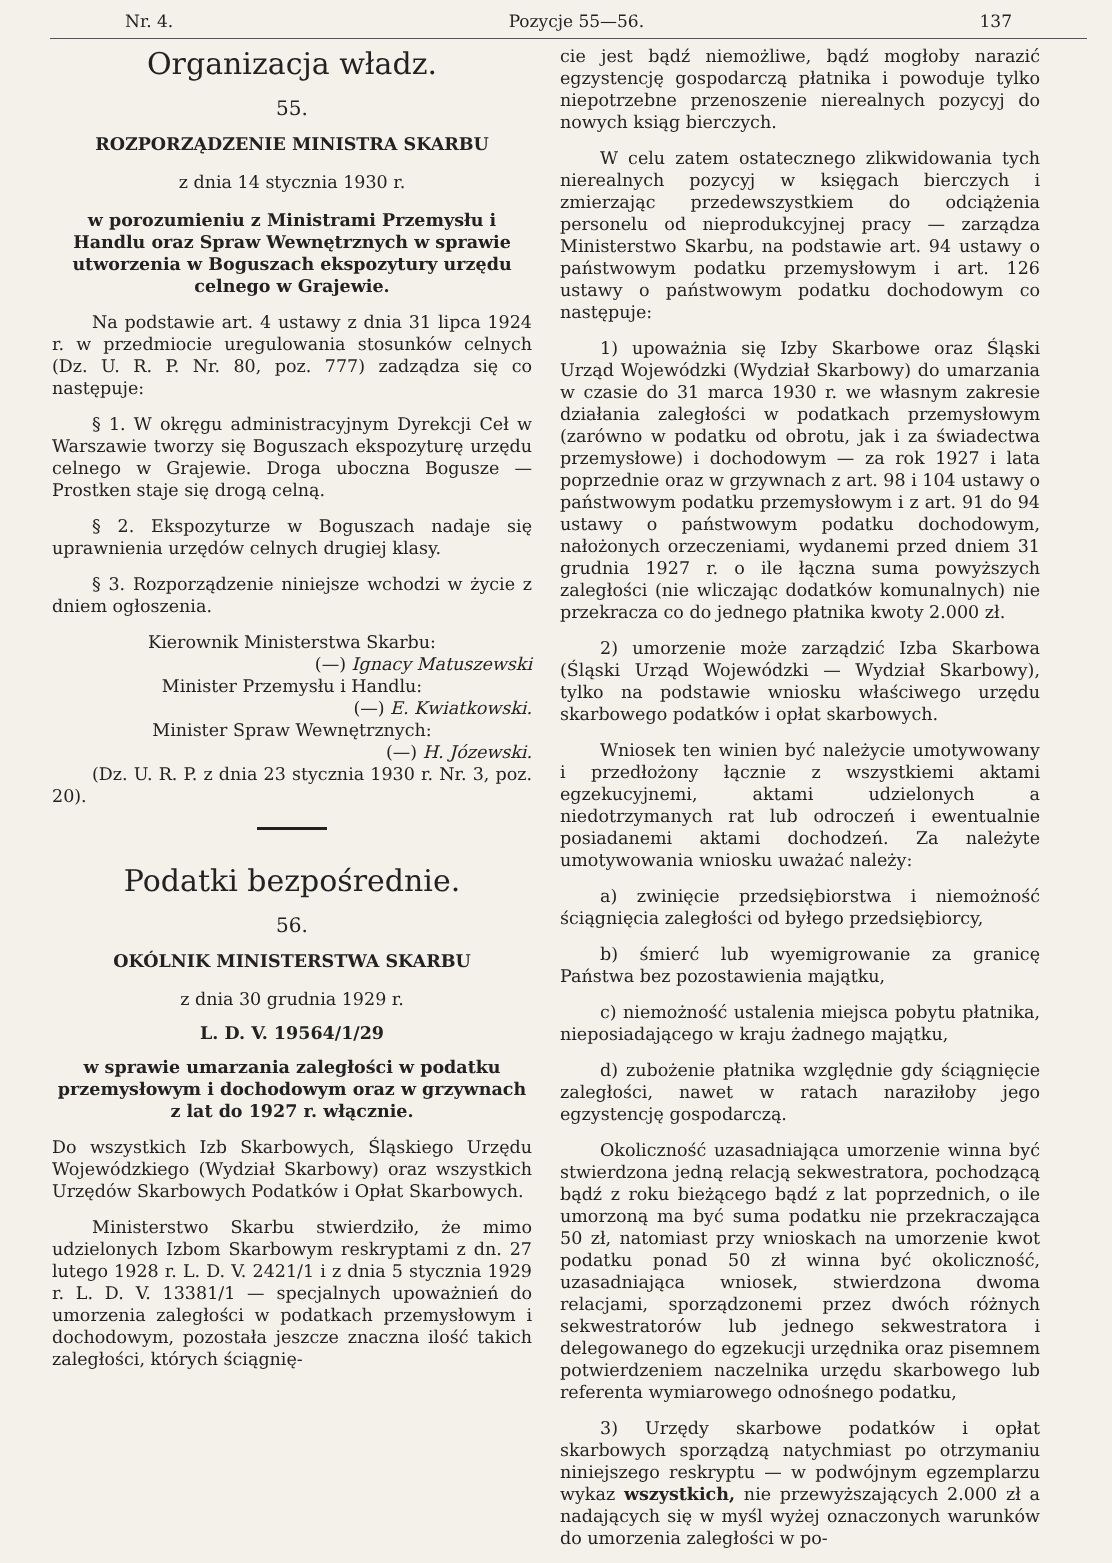Nr. 4. Pozycje 55—56. 137
Organizacja władz.
55.
ROZPORZĄDZENIE MINISTRA SKARBU
z dnia 14 stycznia 1930 r.
w porozumieniu z Ministrami Przemysłu i Handlu oraz Spraw Wewnętrznych w sprawie utworzenia w Boguszach ekspozytury urzędu celnego w Grajewie.
Na podstawie art. 4 ustawy z dnia 31 lipca 1924 r. w przedmiocie uregulowania stosunków celnych (Dz. U. R. P. Nr. 80, poz. 777) zadządza się co następuje:
§ 1. W okręgu administracyjnym Dyrekcji Ceł w Warszawie tworzy się Boguszach ekspozyturę urzędu celnego w Grajewie. Droga uboczna Bogusze — Prostken staje się drogą celną.
§ 2. Ekspozyturze w Boguszach nadaje się uprawnienia urzędów celnych drugiej klasy.
§ 3. Rozporządzenie niniejsze wchodzi w życie z dniem ogłoszenia.
Kierownik Ministerstwa Skarbu:
(—) Ignacy Matuszewski
Minister Przemysłu i Handlu:
(—) E. Kwiatkowski.
Minister Spraw Wewnętrznych:
(—) H. Józewski.
(Dz. U. R. P. z dnia 23 stycznia 1930 r. Nr. 3, poz. 20).
Podatki bezpośrednie.
56.
OKÓLNIK MINISTERSTWA SKARBU
z dnia 30 grudnia 1929 r.
L. D. V. 19564/1/29
w sprawie umarzania zaległości w podatku przemysłowym i dochodowym oraz w grzywnach z lat do 1927 r. włącznie.
Do wszystkich Izb Skarbowych, Śląskiego Urzędu Wojewódzkiego (Wydział Skarbowy) oraz wszystkich Urzędów Skarbowych Podatków i Opłat Skarbowych.
Ministerstwo Skarbu stwierdziło, że mimo udzielonych Izbom Skarbowym reskryptami z dn. 27 lutego 1928 r. L. D. V. 2421/1 i z dnia 5 stycznia 1929 r. L. D. V. 13381/1 — specjalnych upoważnień do umorzenia zaległości w podatkach przemysłowym i dochodowym, pozostała jeszcze znaczna ilość takich zaległości, których ściągnię-
cie jest bądź niemożliwe, bądź mogłoby narazić egzystencję gospodarczą płatnika i powoduje tylko niepotrzebne przenoszenie nierealnych pozycyj do nowych ksiąg bierczych.
W celu zatem ostatecznego zlikwidowania tych nierealnych pozycyj w księgach bierczych i zmierzając przedewszystkiem do odciążenia personelu od nieprodukcyjnej pracy — zarządza Ministerstwo Skarbu, na podstawie art. 94 ustawy o państwowym podatku przemysłowym i art. 126 ustawy o państwowym podatku dochodowym co następuje:
1) upoważnia się Izby Skarbowe oraz Śląski Urząd Wojewódzki (Wydział Skarbowy) do umarzania w czasie do 31 marca 1930 r. we własnym zakresie działania zaległości w podatkach przemysłowym (zarówno w podatku od obrotu, jak i za świadectwa przemysłowe) i dochodowym — za rok 1927 i lata poprzednie oraz w grzywnach z art. 98 i 104 ustawy o państwowym podatku przemysłowym i z art. 91 do 94 ustawy o państwowym podatku dochodowym, nałożonych orzeczeniami, wydanemi przed dniem 31 grudnia 1927 r. o ile łączna suma powyższych zaległości (nie wliczając dodatków komunalnych) nie przekracza co do jednego płatnika kwoty 2.000 zł.
2) umorzenie może zarządzić Izba Skarbowa (Śląski Urząd Wojewódzki — Wydział Skarbowy), tylko na podstawie wniosku właściwego urzędu skarbowego podatków i opłat skarbowych.
Wniosek ten winien być należycie umotywowany i przedłożony łącznie z wszystkiemi aktami egzekucyjnemi, aktami udzielonych a niedotrzymanych rat lub odroczeń i ewentualnie posiadanemi aktami dochodzeń. Za należyte umotywowania wniosku uważać należy:
a) zwinięcie przedsiębiorstwa i niemożność ściągnięcia zaległości od byłego przedsiębiorcy,
b) śmierć lub wyemigrowanie za granicę Państwa bez pozostawienia majątku,
c) niemożność ustalenia miejsca pobytu płatnika, nieposiadającego w kraju żadnego majątku,
d) zubożenie płatnika względnie gdy ściągnięcie zaległości, nawet w ratach naraziłoby jego egzystencję gospodarczą.
Okoliczność uzasadniająca umorzenie winna być stwierdzona jedną relacją sekwestratora, pochodzącą bądź z roku bieżącego bądź z lat poprzednich, o ile umorzoną ma być suma podatku nie przekraczająca 50 zł, natomiast przy wnioskach na umorzenie kwot podatku ponad 50 zł winna być okoliczność, uzasadniająca wniosek, stwierdzona dwoma relacjami, sporządzonemi przez dwóch różnych sekwestratorów lub jednego sekwestratora i delegowanego do egzekucji urzędnika oraz pisemnem potwierdzeniem naczelnika urzędu skarbowego lub referenta wymiarowego odnośnego podatku,
3) Urzędy skarbowe podatków i opłat skarbowych sporządzą natychmiast po otrzymaniu niniejszego reskryptu — w podwójnym egzemplarzu wykaz wszystkich, nie przewyższających 2.000 zł a nadających się w myśl wyżej oznaczonych warunków do umorzenia zaległości w po-